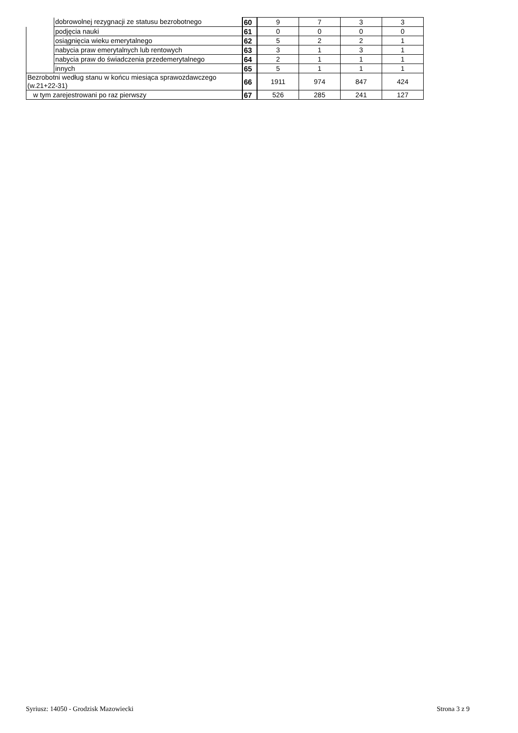| | dobrowolnej rezygnacji ze statusu bezrobotnego | 60 | 9 | 7 | 3 | 3 |
| | podjęcia nauki | 61 | 0 | 0 | 0 | 0 |
| | osiągnięcia wieku emerytalnego | 62 | 5 | 2 | 2 | 1 |
| | nabycia praw emerytalnych lub rentowych | 63 | 3 | 1 | 3 | 1 |
| | nabycia praw do świadczenia przedemerytalnego | 64 | 2 | 1 | 1 | 1 |
| | innych | 65 | 5 | 1 | 1 | 1 |
| Bezrobotni według stanu w końcu miesiąca sprawozdawczego (w.21+22-31) | | 66 | 1911 | 974 | 847 | 424 |
| w tym zarejestrowani po raz pierwszy | | 67 | 526 | 285 | 241 | 127 |
Syriusz: 14050 - Grodzisk Mazowiecki Strona 3 z 9